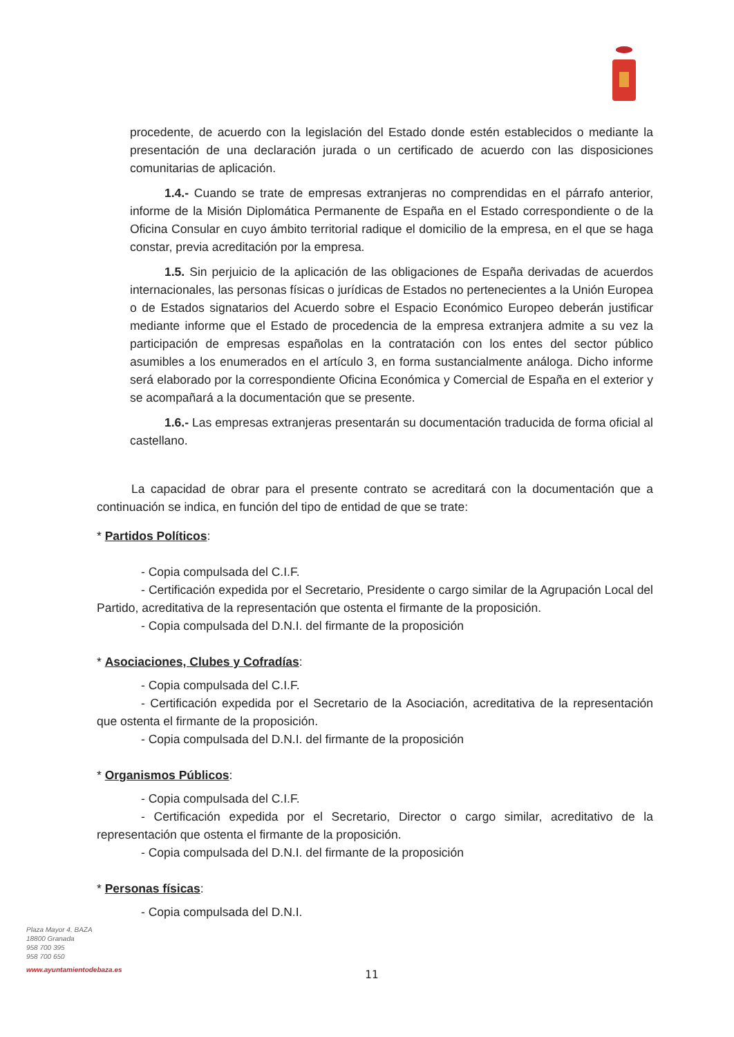procedente, de acuerdo con la legislación del Estado donde estén establecidos o mediante la presentación de una declaración jurada o un certificado de acuerdo con las disposiciones comunitarias de aplicación.
1.4.- Cuando se trate de empresas extranjeras no comprendidas en el párrafo anterior, informe de la Misión Diplomática Permanente de España en el Estado correspondiente o de la Oficina Consular en cuyo ámbito territorial radique el domicilio de la empresa, en el que se haga constar, previa acreditación por la empresa.
1.5. Sin perjuicio de la aplicación de las obligaciones de España derivadas de acuerdos internacionales, las personas físicas o jurídicas de Estados no pertenecientes a la Unión Europea o de Estados signatarios del Acuerdo sobre el Espacio Económico Europeo deberán justificar mediante informe que el Estado de procedencia de la empresa extranjera admite a su vez la participación de empresas españolas en la contratación con los entes del sector público asumibles a los enumerados en el artículo 3, en forma sustancialmente análoga. Dicho informe será elaborado por la correspondiente Oficina Económica y Comercial de España en el exterior y se acompañará a la documentación que se presente.
1.6.- Las empresas extranjeras presentarán su documentación traducida de forma oficial al castellano.
La capacidad de obrar para el presente contrato se acreditará con la documentación que a continuación se indica, en función del tipo de entidad de que se trate:
* Partidos Políticos:
- Copia compulsada del C.I.F.
- Certificación expedida por el Secretario, Presidente o cargo similar de la Agrupación Local del Partido, acreditativa de la representación que ostenta el firmante de la proposición.
- Copia compulsada del D.N.I. del firmante de la proposición
* Asociaciones, Clubes y Cofradías:
- Copia compulsada del C.I.F.
- Certificación expedida por el Secretario de la Asociación, acreditativa de la representación que ostenta el firmante de la proposición.
- Copia compulsada del D.N.I. del firmante de la proposición
* Organismos Públicos:
- Copia compulsada del C.I.F.
- Certificación expedida por el Secretario, Director o cargo similar, acreditativo de la representación que ostenta el firmante de la proposición.
- Copia compulsada del D.N.I. del firmante de la proposición
* Personas físicas:
- Copia compulsada del D.N.I.
Plaza Mayor 4. BAZA
18800 Granada
958 700 395
958 700 650
www.ayuntamientodebaza.es
11